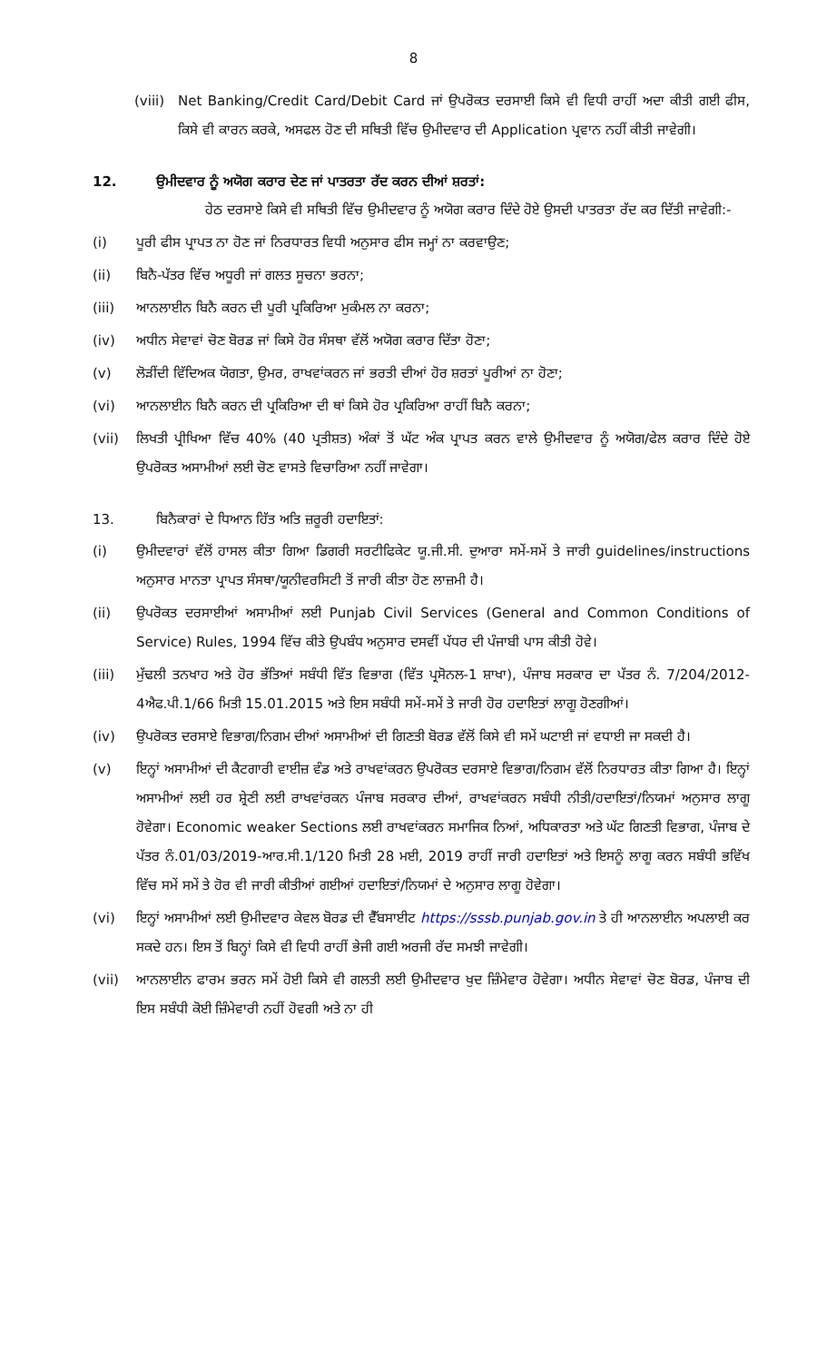8
(viii) Net Banking/Credit Card/Debit Card ਜਾਂ ਉਪਰੋਕਤ ਦਰਸਾਈ ਕਿਸੇ ਵੀ ਵਿਧੀ ਰਾਹੀਂ ਅਦਾ ਕੀਤੀ ਗਈ ਫੀਸ, ਕਿਸੇ ਵੀ ਕਾਰਨ ਕਰਕੇ, ਅਸਫਲ ਹੋਣ ਦੀ ਸਥਿਤੀ ਵਿੱਚ ਉਮੀਦਵਾਰ ਦੀ Application ਪ੍ਰਵਾਨ ਨਹੀਂ ਕੀਤੀ ਜਾਵੇਗੀ।
12. ਉਮੀਦਵਾਰ ਨੂੰ ਅਯੋਗ ਕਰਾਰ ਦੇਣ ਜਾਂ ਪਾਤਰਤਾ ਰੱਦ ਕਰਨ ਦੀਆਂ ਸ਼ਰਤਾਂ:
ਹੇਠ ਦਰਸਾਏ ਕਿਸੇ ਵੀ ਸਥਿਤੀ ਵਿੱਚ ਉਮੀਦਵਾਰ ਨੂੰ ਅਯੋਗ ਕਰਾਰ ਦਿੰਦੇ ਹੋਏ ਉਸਦੀ ਪਾਤਰਤਾ ਰੱਦ ਕਰ ਦਿੱਤੀ ਜਾਵੇਗੀ:-
(i) ਪੂਰੀ ਫੀਸ ਪ੍ਰਾਪਤ ਨਾ ਹੋਣ ਜਾਂ ਨਿਰਧਾਰਤ ਵਿਧੀ ਅਨੁਸਾਰ ਫੀਸ ਜਮ੍ਹਾਂ ਨਾ ਕਰਵਾਉਣ;
(ii) ਬਿਨੈ-ਪੱਤਰ ਵਿੱਚ ਅਧੂਰੀ ਜਾਂ ਗਲਤ ਸੂਚਨਾ ਭਰਨਾ;
(iii) ਆਨਲਾਈਨ ਬਿਨੈ ਕਰਨ ਦੀ ਪੂਰੀ ਪ੍ਰਕਿਰਿਆ ਮੁਕੰਮਲ ਨਾ ਕਰਨਾ;
(iv) ਅਧੀਨ ਸੇਵਾਵਾਂ ਚੋਣ ਬੋਰਡ ਜਾਂ ਕਿਸੇ ਹੋਰ ਸੰਸਥਾ ਵੱਲੋਂ ਅਯੋਗ ਕਰਾਰ ਦਿੱਤਾ ਹੋਣਾ;
(v) ਲੋੜੀਂਦੀ ਵਿੱਦਿਅਕ ਯੋਗਤਾ, ਉਮਰ, ਰਾਖਵਾਂਕਰਨ ਜਾਂ ਭਰਤੀ ਦੀਆਂ ਹੋਰ ਸ਼ਰਤਾਂ ਪੂਰੀਆਂ ਨਾ ਹੋਣਾ;
(vi) ਆਨਲਾਈਨ ਬਿਨੈ ਕਰਨ ਦੀ ਪ੍ਰਕਿਰਿਆ ਦੀ ਥਾਂ ਕਿਸੇ ਹੋਰ ਪ੍ਰਕਿਰਿਆ ਰਾਹੀਂ ਬਿਨੈ ਕਰਨਾ;
(vii) ਲਿਖਤੀ ਪ੍ਰੀਖਿਆ ਵਿੱਚ 40% (40 ਪ੍ਰਤੀਸ਼ਤ) ਅੰਕਾਂ ਤੋਂ ਘੱਟ ਅੰਕ ਪ੍ਰਾਪਤ ਕਰਨ ਵਾਲੇ ਉਮੀਦਵਾਰ ਨੂੰ ਅਯੋਗ/ਫੇਲ ਕਰਾਰ ਦਿੰਦੇ ਹੋਏ ਉਪਰੋਕਤ ਅਸਾਮੀਆਂ ਲਈ ਚੋਣ ਵਾਸਤੇ ਵਿਚਾਰਿਆ ਨਹੀਂ ਜਾਵੇਗਾ।
13. ਬਿਨੈਕਾਰਾਂ ਦੇ ਧਿਆਨ ਹਿੱਤ ਅਤਿ ਜ਼ਰੂਰੀ ਹਦਾਇਤਾਂ:
(i) ਉਮੀਦਵਾਰਾਂ ਵੱਲੋਂ ਹਾਸਲ ਕੀਤਾ ਗਿਆ ਡਿਗਰੀ ਸਰਟੀਫਿਕੇਟ ਯੂ.ਜੀ.ਸੀ. ਦੁਆਰਾ ਸਮੇਂ-ਸਮੇਂ ਤੇ ਜਾਰੀ guidelines/instructions ਅਨੁਸਾਰ ਮਾਨਤਾ ਪ੍ਰਾਪਤ ਸੰਸਥਾ/ਯੂਨੀਵਰਸਿਟੀ ਤੋਂ ਜਾਰੀ ਕੀਤਾ ਹੋਣ ਲਾਜ਼ਮੀ ਹੈ।
(ii) ਉਪਰੋਕਤ ਦਰਸਾਈਆਂ ਅਸਾਮੀਆਂ ਲਈ Punjab Civil Services (General and Common Conditions of Service) Rules, 1994 ਵਿੱਚ ਕੀਤੇ ਉਪਬੰਧ ਅਨੁਸਾਰ ਦਸਵੀਂ ਪੱਧਰ ਦੀ ਪੰਜਾਬੀ ਪਾਸ ਕੀਤੀ ਹੋਵੇ।
(iii) ਮੁੱਢਲੀ ਤਨਖਾਹ ਅਤੇ ਹੋਰ ਭੱਤਿਆਂ ਸਬੰਧੀ ਵਿੱਤ ਵਿਭਾਗ (ਵਿੱਤ ਪ੍ਰਸੋਨਲ-1 ਸ਼ਾਖਾ), ਪੰਜਾਬ ਸਰਕਾਰ ਦਾ ਪੱਤਰ ਨੰ. 7/204/2012-4ਐਫ.ਪੀ.1/66 ਮਿਤੀ 15.01.2015 ਅਤੇ ਇਸ ਸਬੰਧੀ ਸਮੇਂ-ਸਮੇਂ ਤੇ ਜਾਰੀ ਹੋਰ ਹਦਾਇਤਾਂ ਲਾਗੂ ਹੋਣਗੀਆਂ।
(iv) ਉਪਰੋਕਤ ਦਰਸਾਏ ਵਿਭਾਗ/ਨਿਗਮ ਦੀਆਂ ਅਸਾਮੀਆਂ ਦੀ ਗਿਣਤੀ ਬੋਰਡ ਵੱਲੋਂ ਕਿਸੇ ਵੀ ਸਮੇਂ ਘਟਾਈ ਜਾਂ ਵਧਾਈ ਜਾ ਸਕਦੀ ਹੈ।
(v) ਇਨ੍ਹਾਂ ਅਸਾਮੀਆਂ ਦੀ ਕੈਟਗਾਰੀ ਵਾਈਜ਼ ਵੰਡ ਅਤੇ ਰਾਖਵਾਂਕਰਨ ਉਪਰੋਕਤ ਦਰਸਾਏ ਵਿਭਾਗ/ਨਿਗਮ ਵੱਲੋਂ ਨਿਰਧਾਰਤ ਕੀਤਾ ਗਿਆ ਹੈ। ਇਨ੍ਹਾਂ ਅਸਾਮੀਆਂ ਲਈ ਹਰ ਸ਼੍ਰੇਣੀ ਲਈ ਰਾਖਵਾਂਰਕਨ ਪੰਜਾਬ ਸਰਕਾਰ ਦੀਆਂ, ਰਾਖਵਾਂਕਰਨ ਸਬੰਧੀ ਨੀਤੀ/ਹਦਾਇਤਾਂ/ਨਿਯਮਾਂ ਅਨੁਸਾਰ ਲਾਗੂ ਹੋਵੇਗਾ। Economic weaker Sections ਲਈ ਰਾਖਵਾਂਕਰਨ ਸਮਾਜਿਕ ਨਿਆਂ, ਅਧਿਕਾਰਤਾ ਅਤੇ ਘੱਟ ਗਿਣਤੀ ਵਿਭਾਗ, ਪੰਜਾਬ ਦੇ ਪੱਤਰ ਨੰ.01/03/2019-ਆਰ.ਸੀ.1/120 ਮਿਤੀ 28 ਮਈ, 2019 ਰਾਹੀਂ ਜਾਰੀ ਹਦਾਇਤਾਂ ਅਤੇ ਇਸਨੂੰ ਲਾਗੂ ਕਰਨ ਸਬੰਧੀ ਭਵਿੱਖ ਵਿੱਚ ਸਮੇਂ ਸਮੇਂ ਤੇ ਹੋਰ ਵੀ ਜਾਰੀ ਕੀਤੀਆਂ ਗਈਆਂ ਹਦਾਇਤਾਂ/ਨਿਯਮਾਂ ਦੇ ਅਨੁਸਾਰ ਲਾਗੂ ਹੋਵੇਗਾ।
(vi) ਇਨ੍ਹਾਂ ਅਸਾਮੀਆਂ ਲਈ ਉਮੀਦਵਾਰ ਕੇਵਲ ਬੋਰਡ ਦੀ ਵੈੱਬਸਾਈਟ https://sssb.punjab.gov.in ਤੇ ਹੀ ਆਨਲਾਈਨ ਅਪਲਾਈ ਕਰ ਸਕਦੇ ਹਨ। ਇਸ ਤੋਂ ਬਿਨ੍ਹਾਂ ਕਿਸੇ ਵੀ ਵਿਧੀ ਰਾਹੀਂ ਭੇਜੀ ਗਈ ਅਰਜੀ ਰੱਦ ਸਮਝੀ ਜਾਵੇਗੀ।
(vii) ਆਨਲਾਈਨ ਫਾਰਮ ਭਰਨ ਸਮੇਂ ਹੋਈ ਕਿਸੇ ਵੀ ਗਲਤੀ ਲਈ ਉਮੀਦਵਾਰ ਖੁਦ ਜ਼ਿੰਮੇਵਾਰ ਹੋਵੇਗਾ। ਅਧੀਨ ਸੇਵਾਵਾਂ ਚੋਣ ਬੋਰਡ, ਪੰਜਾਬ ਦੀ ਇਸ ਸਬੰਧੀ ਕੋਈ ਜ਼ਿੰਮੇਵਾਰੀ ਨਹੀਂ ਹੋਵਗੀ ਅਤੇ ਨਾ ਹੀ